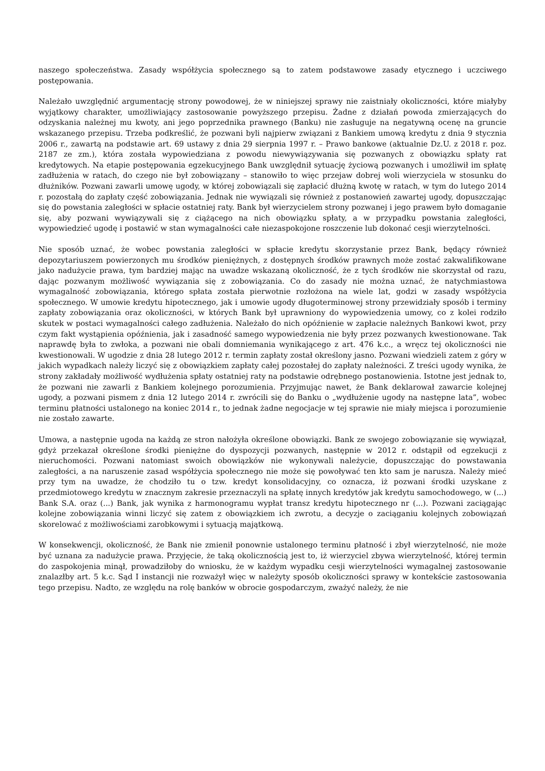naszego społeczeństwa. Zasady współżycia społecznego są to zatem podstawowe zasady etycznego i uczciwego postępowania.
Należało uwzględnić argumentację strony powodowej, że w niniejszej sprawy nie zaistniały okoliczności, które miałyby wyjątkowy charakter, umożliwiający zastosowanie powyższego przepisu. Żadne z działań powoda zmierzających do odzyskania należnej mu kwoty, ani jego poprzednika prawnego (Banku) nie zasługuje na negatywną ocenę na gruncie wskazanego przepisu. Trzeba podkreślić, że pozwani byli najpierw związani z Bankiem umową kredytu z dnia 9 stycznia 2006 r., zawartą na podstawie art. 69 ustawy z dnia 29 sierpnia 1997 r. – Prawo bankowe (aktualnie Dz.U. z 2018 r. poz. 2187 ze zm.), która została wypowiedziana z powodu niewywiązywania się pozwanych z obowiązku spłaty rat kredytowych. Na etapie postępowania egzekucyjnego Bank uwzględnił sytuację życiową pozwanych i umożliwił im spłatę zadłużenia w ratach, do czego nie był zobowiązany – stanowiło to więc przejaw dobrej woli wierzyciela w stosunku do dłużników. Pozwani zawarli umowę ugody, w której zobowiązali się zapłacić dłużną kwotę w ratach, w tym do lutego 2014 r. pozostałą do zapłaty część zobowiązania. Jednak nie wywiązali się również z postanowień zawartej ugody, dopuszczając się do powstania zaległości w spłacie ostatniej raty. Bank był wierzycielem strony pozwanej i jego prawem było domaganie się, aby pozwani wywiązywali się z ciążącego na nich obowiązku spłaty, a w przypadku powstania zaległości, wypowiedzieć ugodę i postawić w stan wymagalności całe niezaspokojone roszczenie lub dokonać cesji wierzytelności.
Nie sposób uznać, że wobec powstania zaległości w spłacie kredytu skorzystanie przez Bank, będący również depozytariuszem powierzonych mu środków pieniężnych, z dostępnych środków prawnych może zostać zakwalifikowane jako nadużycie prawa, tym bardziej mając na uwadze wskazaną okoliczność, że z tych środków nie skorzystał od razu, dając pozwanym możliwość wywiązania się z zobowiązania. Co do zasady nie można uznać, że natychmiastowa wymagalność zobowiązania, którego spłata została pierwotnie rozłożona na wiele lat, godzi w zasady współżycia społecznego. W umowie kredytu hipotecznego, jak i umowie ugody długoterminowej strony przewidziały sposób i terminy zapłaty zobowiązania oraz okoliczności, w których Bank był uprawniony do wypowiedzenia umowy, co z kolei rodziło skutek w postaci wymagalności całego zadłużenia. Należało do nich opóźnienie w zapłacie należnych Bankowi kwot, przy czym fakt wystąpienia opóźnienia, jak i zasadność samego wypowiedzenia nie były przez pozwanych kwestionowane. Tak naprawdę była to zwłoka, a pozwani nie obali domniemania wynikającego z art. 476 k.c., a wręcz tej okoliczności nie kwestionowali. W ugodzie z dnia 28 lutego 2012 r. termin zapłaty został określony jasno. Pozwani wiedzieli zatem z góry w jakich wypadkach należy liczyć się z obowiązkiem zapłaty całej pozostałej do zapłaty należności. Z treści ugody wynika, że strony zakładały możliwość wydłużenia spłaty ostatniej raty na podstawie odrębnego postanowienia. Istotne jest jednak to, że pozwani nie zawarli z Bankiem kolejnego porozumienia. Przyjmując nawet, że Bank deklarował zawarcie kolejnej ugody, a pozwani pismem z dnia 12 lutego 2014 r. zwrócili się do Banku o „wydłużenie ugody na następne lata”, wobec terminu płatności ustalonego na koniec 2014 r., to jednak żadne negocjacje w tej sprawie nie miały miejsca i porozumienie nie zostało zawarte.
Umowa, a następnie ugoda na każdą ze stron nałożyła określone obowiązki. Bank ze swojego zobowiązanie się wywiązał, gdyż przekazał określone środki pieniężne do dyspozycji pozwanych, następnie w 2012 r. odstąpił od egzekucji z nieruchomości. Pozwani natomiast swoich obowiązków nie wykonywali należycie, dopuszczając do powstawania zaległości, a na naruszenie zasad współżycia społecznego nie może się powoływać ten kto sam je narusza. Należy mieć przy tym na uwadze, że chodziło tu o tzw. kredyt konsolidacyjny, co oznacza, iż pozwani środki uzyskane z przedmiotowego kredytu w znacznym zakresie przeznaczyli na spłatę innych kredytów jak kredytu samochodowego, w (...) Bank S.A. oraz (...) Bank, jak wynika z harmonogramu wypłat transz kredytu hipotecznego nr (...). Pozwani zaciągając kolejne zobowiązania winni liczyć się zatem z obowiązkiem ich zwrotu, a decyzje o zaciąganiu kolejnych zobowiązań skorelować z możliwościami zarobkowymi i sytuacją majątkową.
W konsekwencji, okoliczność, że Bank nie zmienił ponownie ustalonego terminu płatność i zbył wierzytelność, nie może być uznana za nadużycie prawa. Przyjęcie, że taką okolicznością jest to, iż wierzyciel zbywa wierzytelność, której termin do zaspokojenia minął, prowadziłoby do wniosku, że w każdym wypadku cesji wierzytelności wymagalnej zastosowanie znalazłby art. 5 k.c. Sąd I instancji nie rozważył więc w należyty sposób okoliczności sprawy w kontekście zastosowania tego przepisu. Nadto, ze względu na rolę banków w obrocie gospodarczym, zważyć należy, że nie